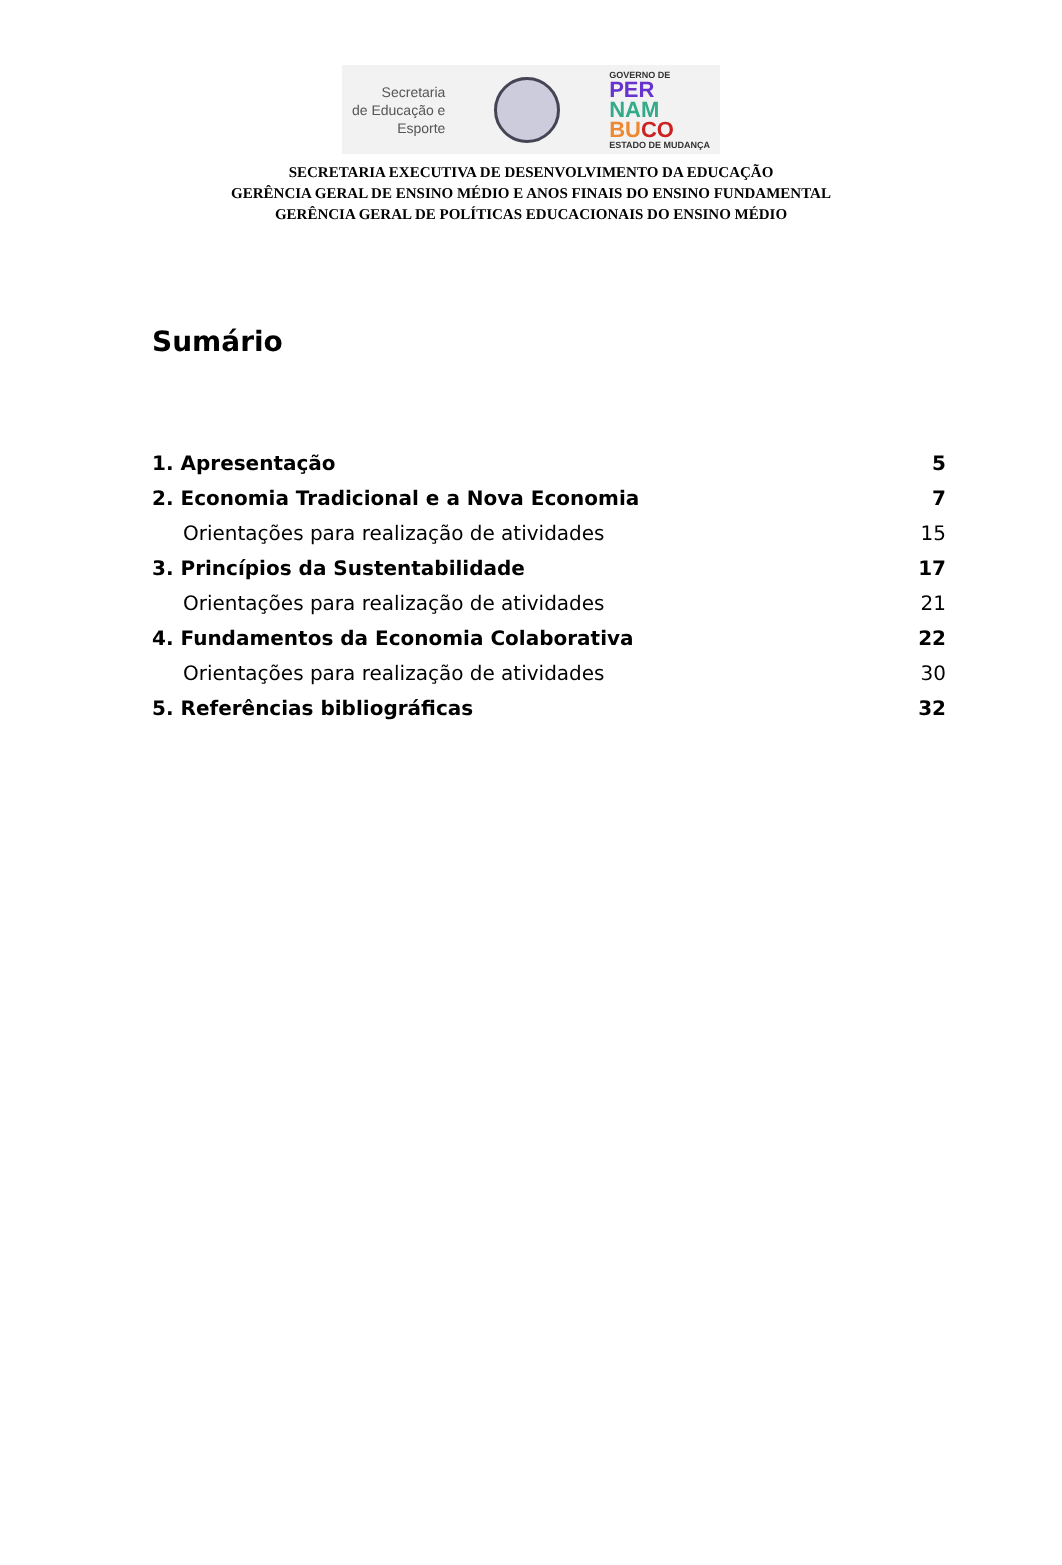Secretaria
de Educação e
Esporte
GOVERNO DE
PER
NAM
BU CO
ESTADO DE MUDANÇA
SECRETARIA EXECUTIVA DE DESENVOLVIMENTO DA EDUCAÇÃO
GERÊNCIA GERAL DE ENSINO MÉDIO E ANOS FINAIS DO ENSINO FUNDAMENTAL
GERÊNCIA GERAL DE POLÍTICAS EDUCACIONAIS DO ENSINO MÉDIO
Sumário
1. Apresentação 5
2. Economia Tradicional e a Nova Economia 7
Orientações para realização de atividades 15
3. Princípios da Sustentabilidade 17
Orientações para realização de atividades 21
4. Fundamentos da Economia Colaborativa 22
Orientações para realização de atividades 30
5. Referências bibliográficas 32